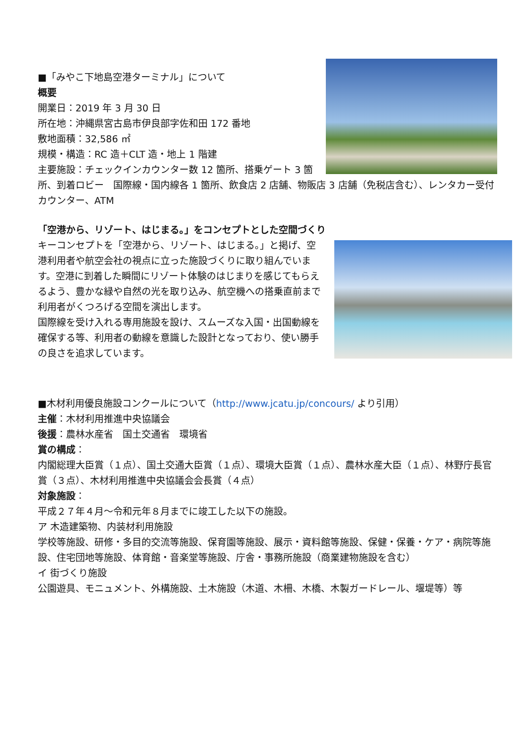■「みやこ下地島空港ターミナル」について
概要
開業日：2019 年 3 月 30 日
所在地：沖縄県宮古島市伊良部字佐和田 172 番地
敷地面積：32,586 ㎡
規模・構造：RC 造＋CLT 造・地上 1 階建
主要施設：チェックインカウンター数 12 箇所、搭乗ゲート 3 箇所、到着ロビー　国際線・国内線各 1 箇所、飲食店 2 店舗、物販店 3 店舗（免税店含む）、レンタカー受付カウンター、ATM
「空港から、リゾート、はじまる。」をコンセプトとした空間づくり
キーコンセプトを「空港から、リゾート、はじまる。」と掲げ、空港利用者や航空会社の視点に立った施設づくりに取り組んでいます。空港に到着した瞬間にリゾート体験のはじまりを感じてもらえるよう、豊かな緑や自然の光を取り込み、航空機への搭乗直前まで利用者がくつろげる空間を演出します。
国際線を受け入れる専用施設を設け、スムーズな入国・出国動線を確保する等、利用者の動線を意識した設計となっており、使い勝手の良さを追求しています。
■木材利用優良施設コンクールについて（http://www.jcatu.jp/concours/ より引用）
主催：木材利用推進中央協議会
後援：農林水産省　国土交通省　環境省
賞の構成：
内閣総理大臣賞（１点）、国土交通大臣賞（１点）、環境大臣賞（１点）、農林水産大臣（１点）、林野庁長官賞（３点）、木材利用推進中央協議会会長賞（４点）
対象施設：
平成２７年４月～令和元年８月までに竣工した以下の施設。
ア 木造建築物、内装材利用施設
学校等施設、研修・多目的交流等施設、保育園等施設、展示・資料館等施設、保健・保養・ケア・病院等施設、住宅団地等施設、体育館・音楽堂等施設、庁舎・事務所施設（商業建物施設を含む）
イ 街づくり施設
公園遊具、モニュメント、外構施設、土木施設（木道、木柵、木橋、木製ガードレール、堰堤等）等